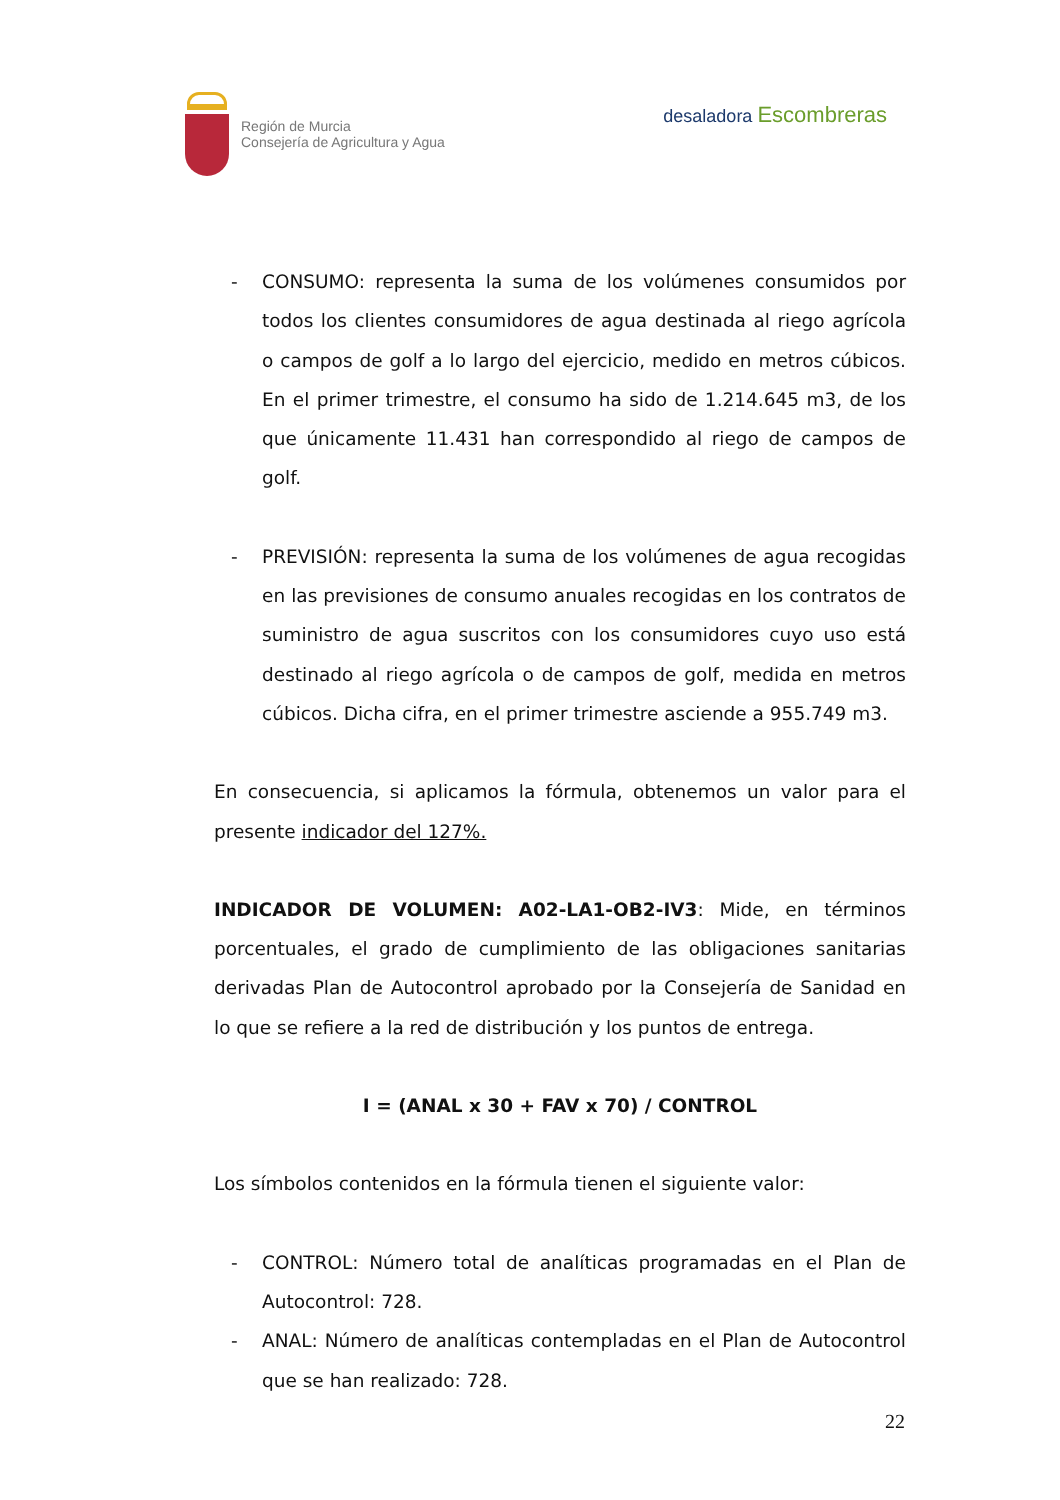Región de Murcia
Consejería de Agricultura y Agua
desaladora Escombreras
- CONSUMO: representa la suma de los volúmenes consumidos por todos los clientes consumidores de agua destinada al riego agrícola o campos de golf a lo largo del ejercicio, medido en metros cúbicos. En el primer trimestre, el consumo ha sido de 1.214.645 m3, de los que únicamente 11.431 han correspondido al riego de campos de golf.
- PREVISIÓN: representa la suma de los volúmenes de agua recogidas en las previsiones de consumo anuales recogidas en los contratos de suministro de agua suscritos con los consumidores cuyo uso está destinado al riego agrícola o de campos de golf, medida en metros cúbicos. Dicha cifra, en el primer trimestre asciende a 955.749 m3.
En consecuencia, si aplicamos la fórmula, obtenemos un valor para el presente indicador del 127%.
INDICADOR DE VOLUMEN: A02-LA1-OB2-IV3: Mide, en términos porcentuales, el grado de cumplimiento de las obligaciones sanitarias derivadas Plan de Autocontrol aprobado por la Consejería de Sanidad en lo que se refiere a la red de distribución y los puntos de entrega.
I = (ANAL x 30 + FAV x 70) / CONTROL
Los símbolos contenidos en la fórmula tienen el siguiente valor:
- CONTROL: Número total de analíticas programadas en el Plan de Autocontrol: 728.
- ANAL: Número de analíticas contempladas en el Plan de Autocontrol que se han realizado: 728.
22